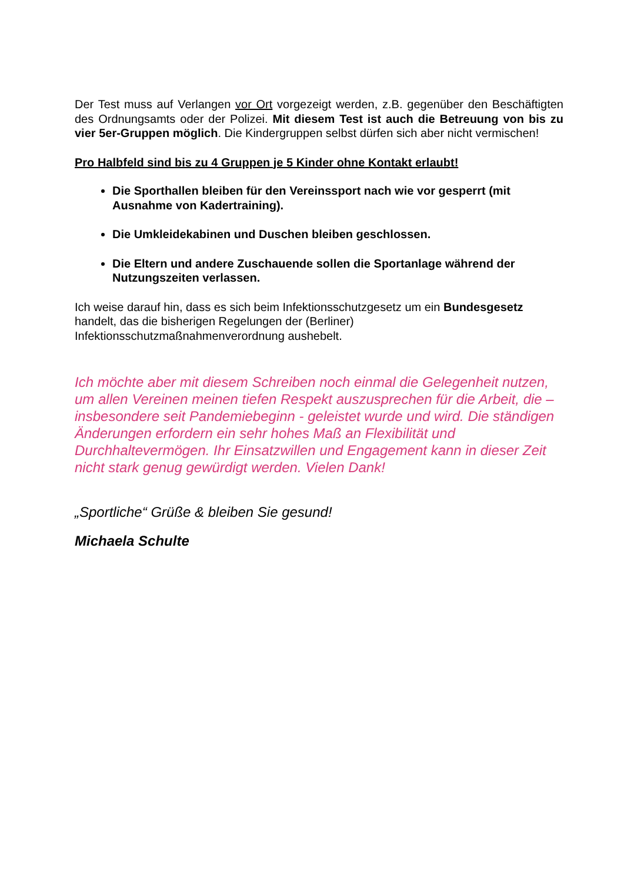Der Test muss auf Verlangen vor Ort vorgezeigt werden, z.B. gegenüber den Beschäftigten des Ordnungsamts oder der Polizei. Mit diesem Test ist auch die Betreuung von bis zu vier 5er-Gruppen möglich. Die Kindergruppen selbst dürfen sich aber nicht vermischen!
Pro Halbfeld sind bis zu 4 Gruppen je 5 Kinder ohne Kontakt erlaubt!
Die Sporthallen bleiben für den Vereinssport nach wie vor gesperrt (mit Ausnahme von Kadertraining).
Die Umkleidekabinen und Duschen bleiben geschlossen.
Die Eltern und andere Zuschauende sollen die Sportanlage während der Nutzungszeiten verlassen.
Ich weise darauf hin, dass es sich beim Infektionsschutzgesetz um ein Bundesgesetz
handelt, das die bisherigen Regelungen der (Berliner)
Infektionsschutzmaßnahmenverordnung aushebelt.
Ich möchte aber mit diesem Schreiben noch einmal die Gelegenheit nutzen, um allen Vereinen meinen tiefen Respekt auszusprechen für die Arbeit, die – insbesondere seit Pandemiebeginn - geleistet wurde und wird. Die ständigen Änderungen erfordern ein sehr hohes Maß an Flexibilität und Durchhaltevermögen. Ihr Einsatzwillen und Engagement kann in dieser Zeit nicht stark genug gewürdigt werden. Vielen Dank!
„Sportliche“ Grüße & bleiben Sie gesund!
Michaela Schulte